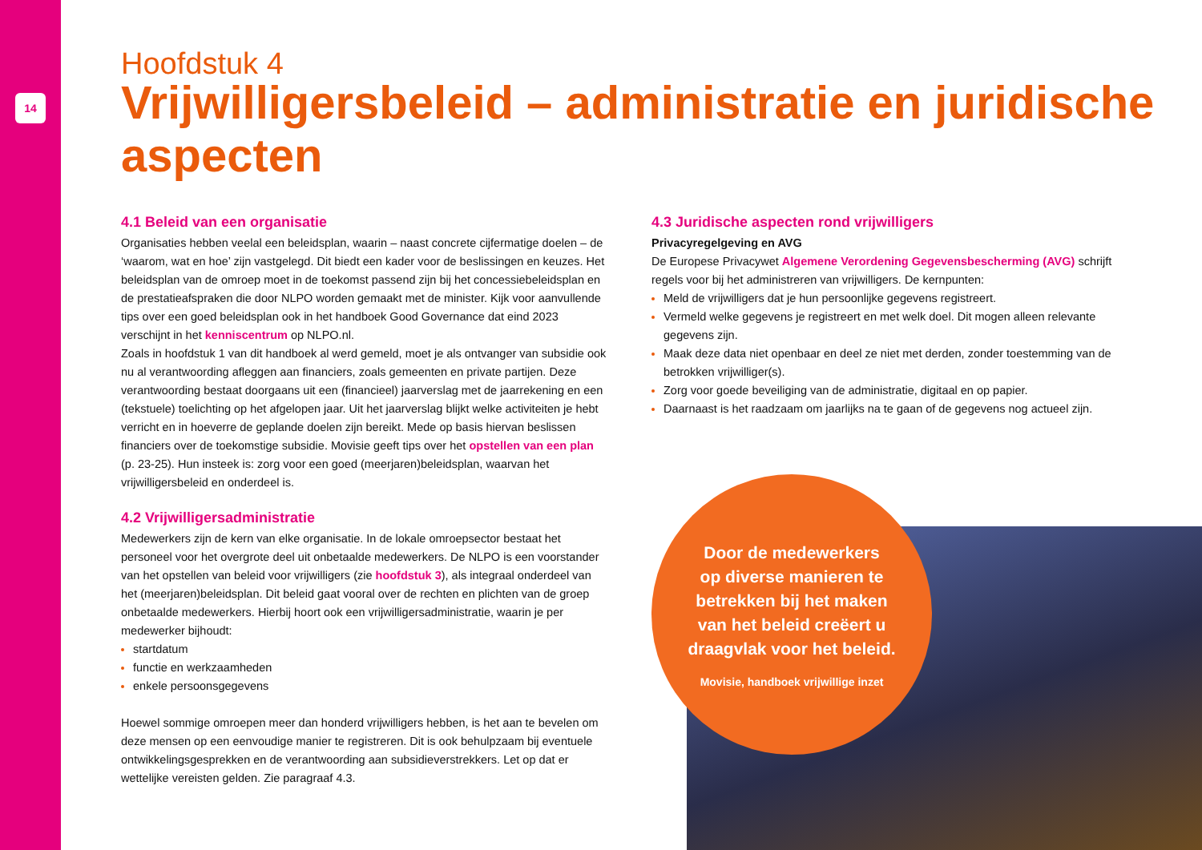14
Hoofdstuk 4
Vrijwilligersbeleid – administratie en juridische aspecten
4.1 Beleid van een organisatie
Organisaties hebben veelal een beleidsplan, waarin – naast concrete cijfermatige doelen – de ‘waarom, wat en hoe’ zijn vastgelegd. Dit biedt een kader voor de beslissingen en keuzes. Het beleidsplan van de omroep moet in de toekomst passend zijn bij het concessiebeleidsplan en de prestatieafspraken die door NLPO worden gemaakt met de minister. Kijk voor aanvullende tips over een goed beleidsplan ook in het handboek Good Governance dat eind 2023 verschijnt in het kenniscentrum op NLPO.nl.
Zoals in hoofdstuk 1 van dit handboek al werd gemeld, moet je als ontvanger van subsidie ook nu al verantwoording afleggen aan financiers, zoals gemeenten en private partijen. Deze verantwoording bestaat doorgaans uit een (financieel) jaarverslag met de jaarrekening en een (tekstuele) toelichting op het afgelopen jaar. Uit het jaarverslag blijkt welke activiteiten je hebt verricht en in hoeverre de geplande doelen zijn bereikt. Mede op basis hiervan beslissen financiers over de toekomstige subsidie. Movisie geeft tips over het opstellen van een plan (p. 23-25). Hun insteek is: zorg voor een goed (meerjaren)beleidsplan, waarvan het vrijwilligersbeleid en onderdeel is.
4.2 Vrijwilligersadministratie
Medewerkers zijn de kern van elke organisatie. In de lokale omroepsector bestaat het personeel voor het overgrote deel uit onbetaalde medewerkers. De NLPO is een voorstander van het opstellen van beleid voor vrijwilligers (zie hoofdstuk 3), als integraal onderdeel van het (meerjaren)beleidsplan. Dit beleid gaat vooral over de rechten en plichten van de groep onbetaalde medewerkers. Hierbij hoort ook een vrijwilligersadministratie, waarin je per medewerker bijhoudt:
startdatum
functie en werkzaamheden
enkele persoonsgegevens
Hoewel sommige omroepen meer dan honderd vrijwilligers hebben, is het aan te bevelen om deze mensen op een eenvoudige manier te registreren. Dit is ook behulpzaam bij eventuele ontwikkelingsgesprekken en de verantwoording aan subsidieverstrekkers. Let op dat er wettelijke vereisten gelden. Zie paragraaf 4.3.
4.3 Juridische aspecten rond vrijwilligers
Privacyregelgeving en AVG
De Europese Privacywet Algemene Verordening Gegevensbescherming (AVG) schrijft regels voor bij het administreren van vrijwilligers. De kernpunten:
Meld de vrijwilligers dat je hun persoonlijke gegevens registreert.
Vermeld welke gegevens je registreert en met welk doel. Dit mogen alleen relevante gegevens zijn.
Maak deze data niet openbaar en deel ze niet met derden, zonder toestemming van de betrokken vrijwilliger(s).
Zorg voor goede beveiliging van de administratie, digitaal en op papier.
Daarnaast is het raadzaam om jaarlijks na te gaan of de gegevens nog actueel zijn.
Door de medewerkers
op diverse manieren te
betrekken bij het maken
van het beleid creëert u
draagvlak voor het beleid.
Movisie, handboek vrijwillige inzet